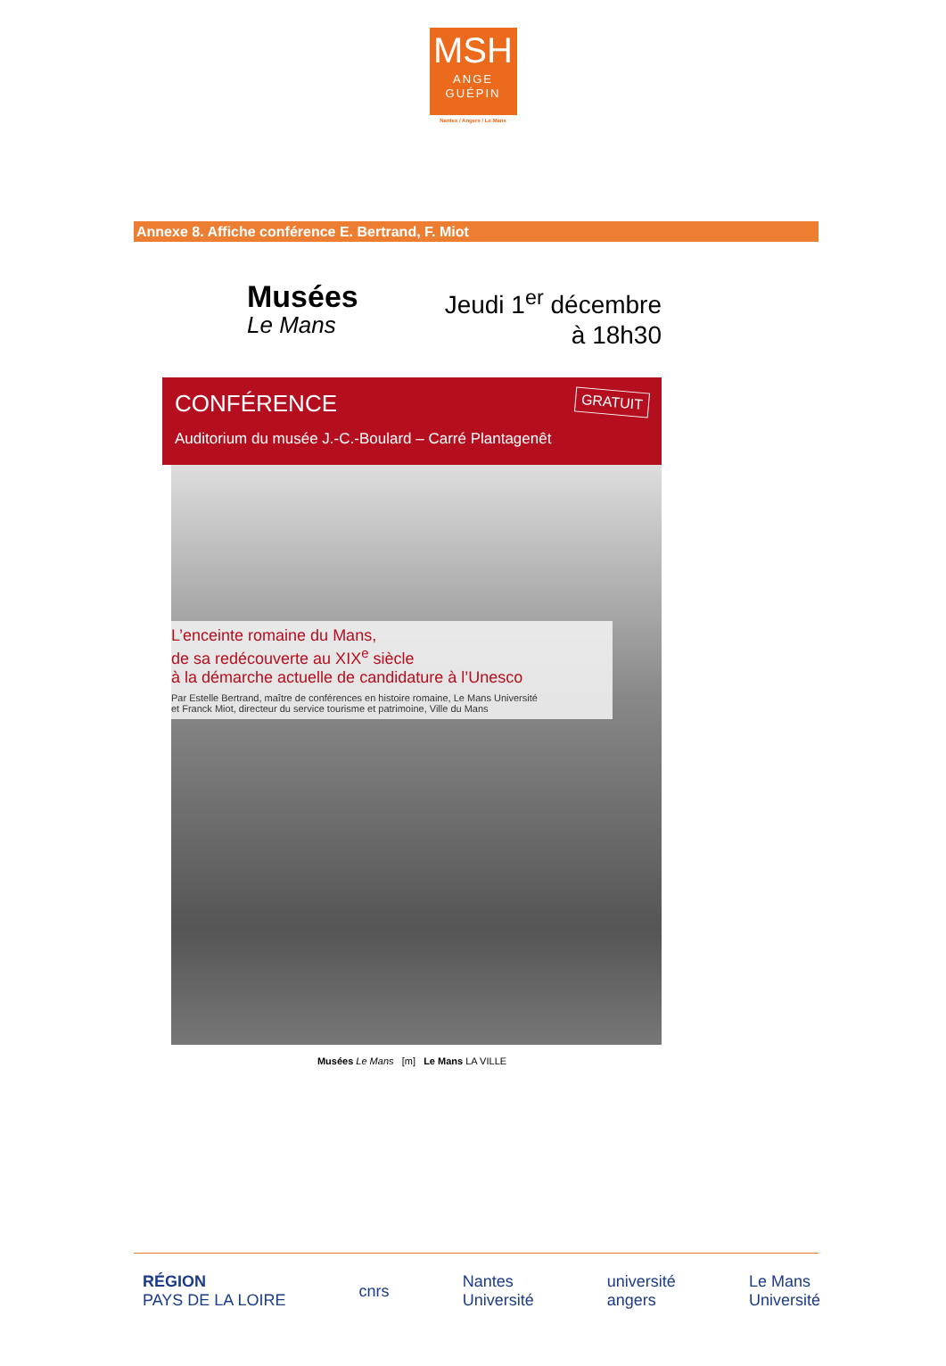MSH
ANGE
GUÉPIN
Nantes / Angers / Le Mans
Annexe 8. Affiche conférence E. Bertrand, F. Miot
Musées
Le Mans
Jeudi 1<sup>er</sup> décembre
à 18h30
GRATUIT CONFÉRENCE
Auditorium du musée J.-C.-Boulard – Carré Plantagenêt
L’enceinte romaine du Mans,
de sa redécouverte au XIX<sup>e</sup> siècle
à la démarche actuelle de candidature à l’Unesco
Par Estelle Bertrand, maître de conférences en histoire romaine, Le Mans Université
et Franck Miot, directeur du service tourisme et patrimoine, Ville du Mans
Musées Le Mans [m] Le Mans LA VILLE
RÉGION
PAYS DE LA LOIRE
cnrs
Nantes
Université
université
angers
Le Mans
Université